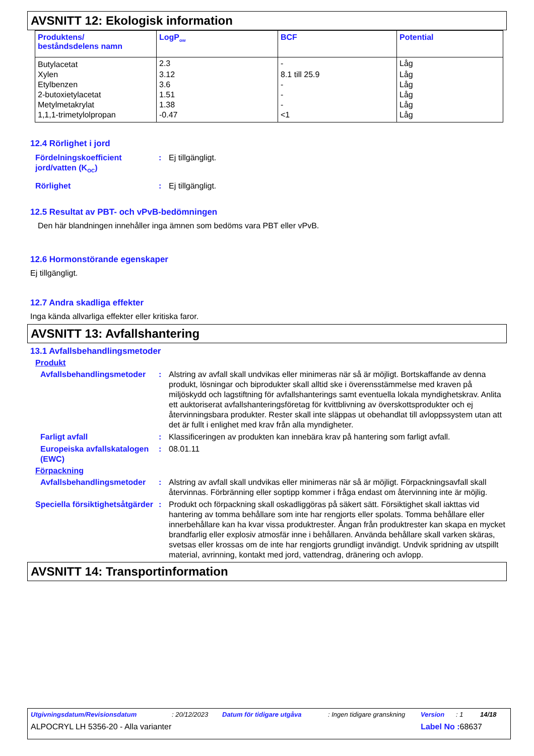AVSNITT 12: Ekologisk information
| Produktens/ beståndsdelens namn | LogP<sub>ow</sub> | BCF | Potential |
| --- | --- | --- | --- |
| Butylacetat | 2.3 | - | Låg |
| Xylen | 3.12 | 8.1 till 25.9 | Låg |
| Etylbenzen | 3.6 | - | Låg |
| 2-butoxietylacetat | 1.51 | - | Låg |
| Metylmetakrylat | 1.38 | - | Låg |
| 1,1,1-trimetylolpropan | -0.47 | <1 | Låg |
12.4 Rörlighet i jord
Fördelningskoefficient jord/vatten (K<sub>OC</sub>)
: Ej tillgängligt.
Rörlighet : Ej tillgängligt.
12.5 Resultat av PBT- och vPvB-bedömningen
Den här blandningen innehåller inga ämnen som bedöms vara PBT eller vPvB.
12.6 Hormonstörande egenskaper
Ej tillgängligt.
12.7 Andra skadliga effekter
Inga kända allvarliga effekter eller kritiska faror.
AVSNITT 13: Avfallshantering
13.1 Avfallsbehandlingsmetoder
Produkt
Avfallsbehandlingsmetoder
: Alstring av avfall skall undvikas eller minimeras när så är möjligt. Bortskaffande av denna produkt, lösningar och biprodukter skall alltid ske i överensstämmelse med kraven på miljöskydd och lagstiftning för avfallshanterings samt eventuella lokala myndighetskrav. Anlita ett auktoriserat avfallshanteringsföretag för kvittblivning av överskottsprodukter och ej återvinningsbara produkter. Rester skall inte släppas ut obehandlat till avloppssystem utan att det är fullt i enlighet med krav från alla myndigheter.
Farligt avfall : Klassificeringen av produkten kan innebära krav på hantering som farligt avfall.
Europeiska avfallskatalogen (EWC)
: 08.01.11
Förpackning
Avfallsbehandlingsmetoder
: Alstring av avfall skall undvikas eller minimeras när så är möjligt. Förpackningsavfall skall återvinnas. Förbränning eller soptipp kommer i fråga endast om återvinning inte är möjlig.
Speciella försiktighetsåtgärder
: Produkt och förpackning skall oskadliggöras på säkert sätt. Försiktighet skall iakttas vid hantering av tomma behållare som inte har rengjorts eller spolats. Tomma behållare eller innerbehållare kan ha kvar vissa produktrester. Ångan från produktrester kan skapa en mycket brandfarlig eller explosiv atmosfär inne i behållaren. Använda behållare skall varken skäras, svetsas eller krossas om de inte har rengjorts grundligt invändigt. Undvik spridning av utspillt material, avrinning, kontakt med jord, vattendrag, dränering och avlopp.
AVSNITT 14: Transportinformation
Utgivningsdatum/Revisionsdatum: 20/12/2023 Datum för tidigare utgåva: Ingen tidigare granskning Version: 1 14/18
ALPOCRYL LH 5356-20 - Alla varianter Label No : 68637